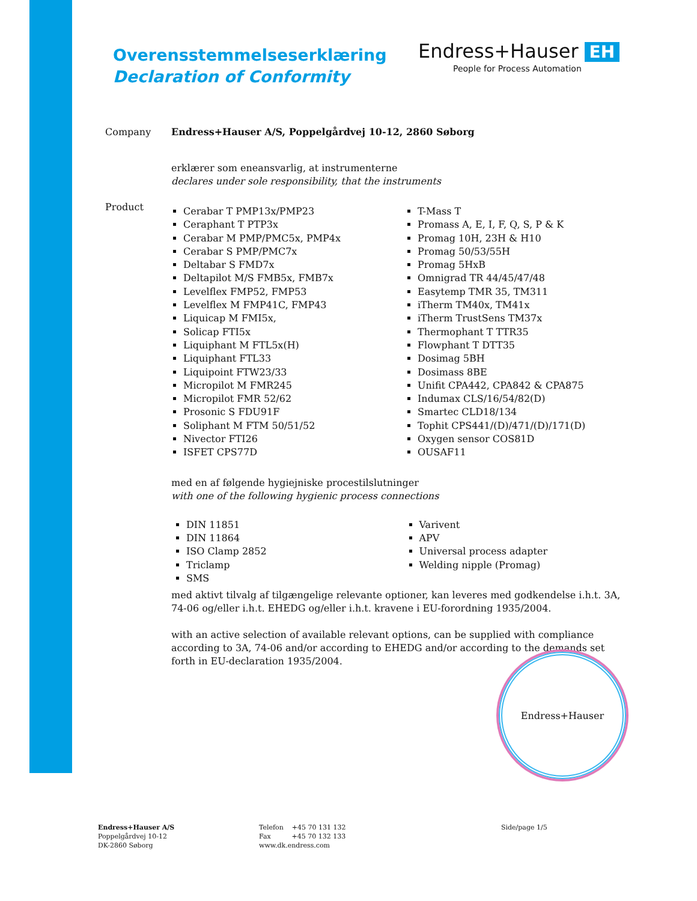Overensstemmelseserklæring
Declaration of Conformity
Endress+Hauser EH
People for Process Automation
Company Endress+Hauser A/S, Poppelgårdvej 10-12, 2860 Søborg
erklærer som eneansvarlig, at instrumenterne
declares under sole responsibility, that the instruments
Product
Cerabar T PMP13x/PMP23
Ceraphant T PTP3x
Cerabar M PMP/PMC5x, PMP4x
Cerabar S PMP/PMC7x
Deltabar S FMD7x
Deltapilot M/S FMB5x, FMB7x
Levelflex FMP52, FMP53
Levelflex M FMP41C, FMP43
Liquicap M FMI5x,
Solicap FTI5x
Liquiphant M FTL5x(H)
Liquiphant FTL33
Liquipoint FTW23/33
Micropilot M FMR245
Micropilot FMR 52/62
Prosonic S FDU91F
Soliphant M FTM 50/51/52
Nivector FTI26
ISFET CPS77D
T-Mass T
Promass A, E, I, F, Q, S, P & K
Promag 10H, 23H & H10
Promag 50/53/55H
Promag 5HxB
Omnigrad TR 44/45/47/48
Easytemp TMR 35, TM311
iTherm TM40x, TM41x
iTherm TrustSens TM37x
Thermophant T TTR35
Flowphant T DTT35
Dosimag 5BH
Dosimass 8BE
Unifit CPA442, CPA842 & CPA875
Indumax CLS/16/54/82(D)
Smartec CLD18/134
Tophit CPS441/(D)/471/(D)/171(D)
Oxygen sensor COS81D
OUSAF11
med en af følgende hygiejniske procestilslutninger
with one of the following hygienic process connections
DIN 11851
DIN 11864
ISO Clamp 2852
Triclamp
SMS
Varivent
APV
Universal process adapter
Welding nipple (Promag)
med aktivt tilvalg af tilgængelige relevante optioner, kan leveres med godkendelse i.h.t. 3A, 74-06 og/eller i.h.t. EHEDG og/eller i.h.t. kravene i EU-forordning 1935/2004.
with an active selection of available relevant options, can be supplied with compliance according to 3A, 74-06 and/or according to EHEDG and/or according to the demands set forth in EU-declaration 1935/2004.
Endress+Hauser
Endress+Hauser A/S
Poppelgårdvej 10-12
DK-2860 Søborg
Telefon +45 70 131 132
Fax +45 70 132 133
www.dk.endress.com
Side/page 1/5